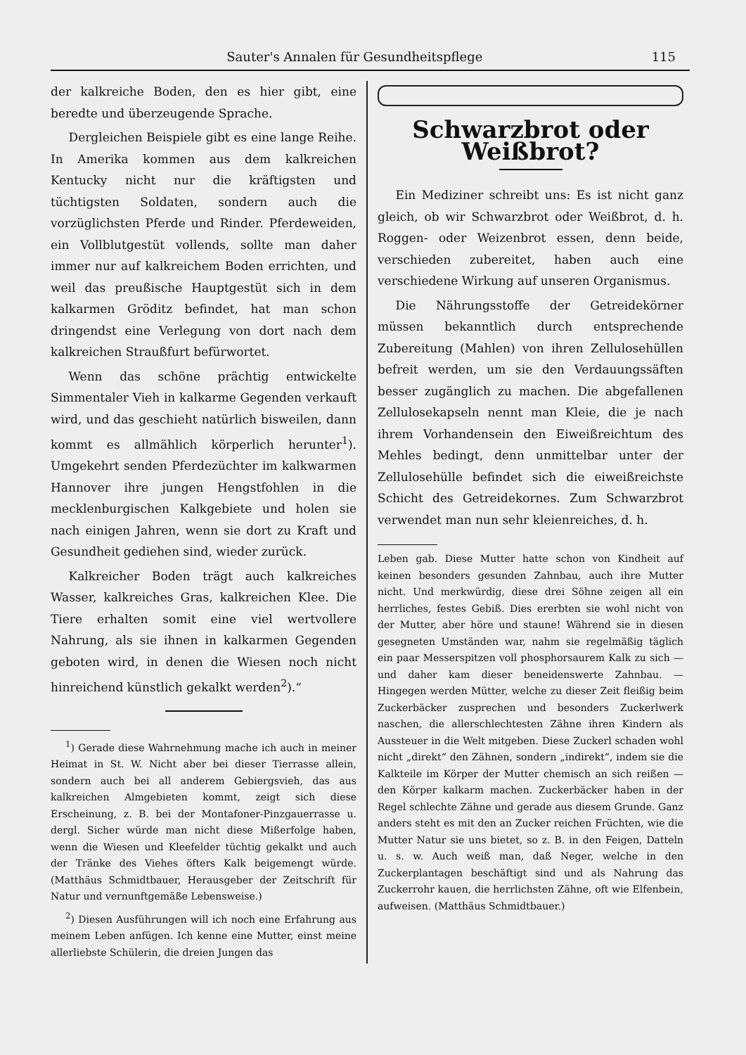Sauter's Annalen für Gesundheitspflege 115
der kalkreiche Boden, den es hier gibt, eine beredte und überzeugende Sprache.
Dergleichen Beispiele gibt es eine lange Reihe. In Amerika kommen aus dem kalkreichen Kentucky nicht nur die kräftigsten und tüchtigsten Soldaten, sondern auch die vorzüglichsten Pferde und Rinder. Pferdeweiden, ein Vollblutgestüt vollends, sollte man daher immer nur auf kalkreichem Boden errichten, und weil das preußische Hauptgestüt sich in dem kalkarmen Gröditz befindet, hat man schon dringendst eine Verlegung von dort nach dem kalkreichen Straußfurt befürwortet.
Wenn das schöne prächtig entwickelte Simmentaler Vieh in kalkarme Gegenden verkauft wird, und das geschieht natürlich bisweilen, dann kommt es allmählich körperlich herunter<sup>1</sup>). Umgekehrt senden Pferdezüchter im kalkwarmen Hannover ihre jungen Hengstfohlen in die mecklenburgischen Kalkgebiete und holen sie nach einigen Jahren, wenn sie dort zu Kraft und Gesundheit gediehen sind, wieder zurück.
Kalkreicher Boden trägt auch kalkreiches Wasser, kalkreiches Gras, kalkreichen Klee. Die Tiere erhalten somit eine viel wertvollere Nahrung, als sie ihnen in kalkarmen Gegenden geboten wird, in denen die Wiesen noch nicht hinreichend künstlich gekalkt werden<sup>2</sup>).“
<sup>1</sup>) Gerade diese Wahrnehmung mache ich auch in meiner Heimat in St. W. Nicht aber bei dieser Tierrasse allein, sondern auch bei all anderem Gebiergsvieh, das aus kalkreichen Almgebieten kommt, zeigt sich diese Erscheinung, z. B. bei der Montafoner-Pinzgauerrasse u. dergl. Sicher würde man nicht diese Mißerfolge haben, wenn die Wiesen und Kleefelder tüchtig gekalkt und auch der Tränke des Viehes öfters Kalk beigemengt würde. (Matthäus Schmidtbauer, Herausgeber der Zeitschrift für Natur und vernunftgemäße Lebensweise.)
<sup>2</sup>) Diesen Ausführungen will ich noch eine Erfahrung aus meinem Leben anfügen. Ich kenne eine Mutter, einst meine allerliebste Schülerin, die dreien Jungen das
Schwarzbrot oder Weißbrot?
Ein Mediziner schreibt uns: Es ist nicht ganz gleich, ob wir Schwarzbrot oder Weißbrot, d. h. Roggen- oder Weizenbrot essen, denn beide, verschieden zubereitet, haben auch eine verschiedene Wirkung auf unseren Organismus.
Die Nährungsstoffe der Getreidekörner müssen bekanntlich durch entsprechende Zubereitung (Mahlen) von ihren Zellulosehüllen befreit werden, um sie den Verdauungssäften besser zugänglich zu machen. Die abgefallenen Zellulosekapseln nennt man Kleie, die je nach ihrem Vorhandensein den Eiweißreichtum des Mehles bedingt, denn unmittelbar unter der Zellulosehülle befindet sich die eiweißreichste Schicht des Getreidekornes. Zum Schwarzbrot verwendet man nun sehr kleienreiches, d. h.
Leben gab. Diese Mutter hatte schon von Kindheit auf keinen besonders gesunden Zahnbau, auch ihre Mutter nicht. Und merkwürdig, diese drei Söhne zeigen all ein herrliches, festes Gebiß. Dies ererbten sie wohl nicht von der Mutter, aber höre und staune! Während sie in diesen gesegneten Umständen war, nahm sie regelmäßig täglich ein paar Messerspitzen voll phosphorsaurem Kalk zu sich — und daher kam dieser beneidenswerte Zahnbau. — Hingegen werden Mütter, welche zu dieser Zeit fleißig beim Zuckerbäcker zusprechen und besonders Zuckerlwerk naschen, die allerschlechtesten Zähne ihren Kindern als Aussteuer in die Welt mitgeben. Diese Zuckerl schaden wohl nicht „direkt“ den Zähnen, sondern „indirekt“, indem sie die Kalkteile im Körper der Mutter chemisch an sich reißen — den Körper kalkarm machen. Zuckerbäcker haben in der Regel schlechte Zähne und gerade aus diesem Grunde. Ganz anders steht es mit den an Zucker reichen Früchten, wie die Mutter Natur sie uns bietet, so z. B. in den Feigen, Datteln u. s. w. Auch weiß man, daß Neger, welche in den Zuckerplantagen beschäftigt sind und als Nahrung das Zuckerrohr kauen, die herrlichsten Zähne, oft wie Elfenbein, aufweisen. (Matthäus Schmidtbauer.)